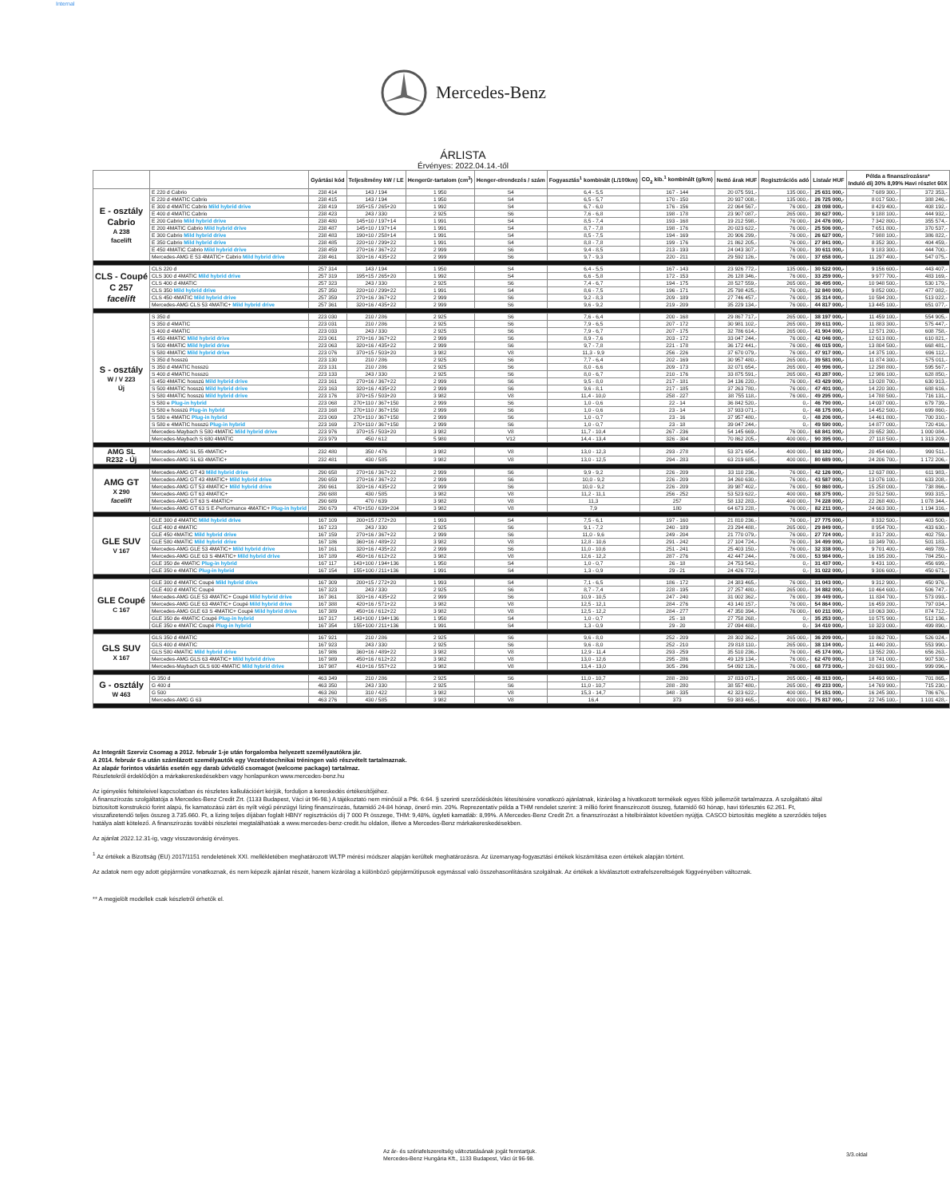Internal
Mercedes-Benz
ÁRLISTA
Érvényes: 2022.04.14.-től
| | | Gyártási kód | Teljesítmény kW / LE | Hengerűr-tartalom (cm<sup>3</sup>) | Henger-elrendezés / szám | Fogyasztás<sup>1</sup> kombinált (L/100km) | CO<sub>2</sub> kib.<sup>1</sup> kombinált (g/km) | Nettó árak HUF | Regisztrációs adó | Listaár HUF | Példa a finanszírozásra* Induló díj 30% 8,99% Havi részlet 60X | |
| --- | --- | --- | --- | --- | --- | --- | --- | --- | --- | --- | --- | --- |
| E - osztály Cabrio A 238 facelift | E 220 d Cabrio | 238 414 | 143 / 194 | 1 950 | S4 | 6,4 - 5,5 | 167 - 144 | 20 075 591,- | 135 000,- | 25 631 000,- | 7 689 300,- | 372 353,- |
| | E 220 d 4MATIC Cabrio | 238 415 | 143 / 194 | 1 950 | S4 | 6,5 - 5,7 | 170 - 150 | 20 937 008,- | 135 000,- | 26 725 000,- | 8 017 500,- | 388 246,- |
| | E 300 d 4MATIC Cabrio Mild hybrid drive | 238 419 | 195+15 / 265+20 | 1 992 | S4 | 6,7 - 6,0 | 176 - 156 | 22 064 567,- | 76 000,- | 28 098 000,- | 8 429 400,- | 408 192,- |
| | E 400 d 4MATIC Cabrio | 238 423 | 243 / 330 | 2 925 | S6 | 7,6 - 6,8 | 198 - 178 | 23 907 087,- | 265 000,- | 30 627 000,- | 9 188 100,- | 444 932,- |
| | E 200 Cabrio Mild hybrid drive | 238 480 | 145+10 / 197+14 | 1 991 | S4 | 8,5 - 7,4 | 193 - 168 | 19 212 598,- | 76 000,- | 24 476 000,- | 7 342 800,- | 355 574,- |
| | E 200 4MATIC Cabrio Mild hybrid drive | 238 487 | 145+10 / 197+14 | 1 991 | S4 | 8,7 - 7,8 | 198 - 176 | 20 023 622,- | 76 000,- | 25 506 000,- | 7 651 800,- | 370 537,- |
| | E 300 Cabrio Mild hybrid drive | 238 483 | 190+10 / 258+14 | 1 991 | S4 | 8,5 - 7,5 | 194 - 169 | 20 906 299,- | 76 000,- | 26 627 000,- | 7 988 100,- | 386 822,- |
| | E 350 Cabrio Mild hybrid drive | 238 485 | 220+10 / 299+22 | 1 991 | S4 | 8,8 - 7,8 | 199 - 176 | 21 862 205,- | 76 000,- | 27 841 000,- | 8 352 300,- | 404 459,- |
| | E 450 4MATIC Cabrio Mild hybrid drive | 238 459 | 270+16 / 367+22 | 2 999 | S6 | 9,4 - 8,5 | 213 - 193 | 24 043 307,- | 76 000,- | 30 611 000,- | 9 183 300,- | 444 700,- |
| | Mercedes-AMG E 53 4MATIC+ Cabrio Mild hybrid drive | 238 461 | 320+16 / 435+22 | 2 999 | S6 | 9,7 - 9,3 | 220 - 211 | 29 592 126,- | 76 000,- | 37 658 000,- | 11 297 400,- | 547 075,- |
| CLS - Coupé C 257 facelift | CLS 220 d | 257 314 | 143 / 194 | 1 950 | S4 | 6,4 - 5,5 | 167 - 143 | 23 926 772,- | 135 000,- | 30 522 000,- | 9 156 600,- | 443 407,- |
| | CLS 300 d 4MATIC Mild hybrid drive | 257 319 | 195+15 / 265+20 | 1 992 | S4 | 6,6 - 5,8 | 172 - 153 | 26 128 346,- | 76 000,- | 33 259 000,- | 9 977 700,- | 483 169,- |
| | CLS 400 d 4MATIC | 257 323 | 243 / 330 | 2 925 | S6 | 7,4 - 6,7 | 194 - 175 | 28 527 559,- | 265 000,- | 36 495 000,- | 10 948 500,- | 530 179,- |
| | CLS 350 Mild hybrid drive | 257 350 | 220+10 / 299+22 | 1 991 | S4 | 8,6 - 7,5 | 196 - 171 | 25 798 425,- | 76 000,- | 32 840 000,- | 9 852 000,- | 477 082,- |
| | CLS 450 4MATIC Mild hybrid drive | 257 359 | 270+16 / 367+22 | 2 999 | S6 | 9,2 - 8,3 | 209 - 189 | 27 746 457,- | 76 000,- | 35 314 000,- | 10 594 200,- | 513 022,- |
| | Mercedes-AMG CLS 53 4MATIC+ Mild hybrid drive | 257 361 | 320+16 / 435+22 | 2 999 | S6 | 9,6 - 9,2 | 219 - 209 | 35 229 134,- | 76 000,- | 44 817 000,- | 13 445 100,- | 651 077,- |
| S - osztály W / V 223 Új | S 350 d | 223 030 | 210 / 286 | 2 925 | S6 | 7,6 - 6,4 | 200 - 168 | 29 867 717,- | 265 000,- | 38 197 000,- | 11 459 100,- | 554 905,- |
| | S 350 d 4MATIC | 223 031 | 210 / 286 | 2 925 | S6 | 7,9 - 6,5 | 207 - 172 | 30 981 102,- | 265 000,- | 39 611 000,- | 11 883 300,- | 575 447,- |
| | S 400 d 4MATIC | 223 033 | 243 / 330 | 2 925 | S6 | 7,9 - 6,7 | 207 - 175 | 32 786 614,- | 265 000,- | 41 904 000,- | 12 571 200,- | 608 758,- |
| | S 450 4MATIC Mild hybrid drive | 223 061 | 270+16 / 367+22 | 2 999 | S6 | 8,9 - 7,6 | 203 - 172 | 33 047 244,- | 76 000,- | 42 046 000,- | 12 613 800,- | 610 821,- |
| | S 500 4MATIC Mild hybrid drive | 223 063 | 320+16 / 435+22 | 2 999 | S6 | 9,7 - 7,8 | 221 - 178 | 36 172 441,- | 76 000,- | 46 015 000,- | 13 804 500,- | 668 481,- |
| | S 580 4MATIC Mild hybrid drive | 223 076 | 370+15 / 503+20 | 3 982 | V8 | 11,3 - 9,9 | 256 - 226 | 37 670 079,- | 76 000,- | 47 917 000,- | 14 375 100,- | 696 112,- |
| | S 350 d hosszú | 223 130 | 210 / 286 | 2 925 | S6 | 7,7 - 6,4 | 202 - 169 | 30 957 480,- | 265 000,- | 39 581 000,- | 11 874 300,- | 575 011,- |
| | S 350 d 4MATIC hosszú | 223 131 | 210 / 286 | 2 925 | S6 | 8,0 - 6,6 | 209 - 173 | 32 071 654,- | 265 000,- | 40 996 000,- | 12 298 800,- | 595 567,- |
| | S 400 d 4MATIC hosszú | 223 133 | 243 / 330 | 2 925 | S6 | 8,0 - 6,7 | 210 - 176 | 33 875 591,- | 265 000,- | 43 287 000,- | 12 986 100,- | 628 850,- |
| | S 450 4MATIC hosszú Mild hybrid drive | 223 161 | 270+16 / 367+22 | 2 999 | S6 | 9,5 - 8,0 | 217 - 181 | 34 136 220,- | 76 000,- | 43 429 000,- | 13 028 700,- | 630 913,- |
| | S 500 4MATIC hosszú Mild hybrid drive | 223 163 | 320+16 / 435+22 | 2 999 | S6 | 9,6 - 8,1 | 217 - 185 | 37 263 780,- | 76 000,- | 47 401 000,- | 14 220 300,- | 688 616,- |
| | S 580 4MATIC hosszú Mild hybrid drive | 223 176 | 370+15 / 503+20 | 3 982 | V8 | 11,4 - 10,0 | 258 - 227 | 38 755 118,- | 76 000,- | 49 295 000,- | 14 788 500,- | 716 131,- |
| | S 580 e Plug-in hybrid | 223 068 | 270+110 / 367+150 | 2 999 | S6 | 1,0 - 0,6 | 22 - 14 | 36 842 520,- | 0,- | 46 790 000,- | 14 037 000,- | 679 739,- |
| | S 580 e hosszú Plug-in hybrid | 223 168 | 270+110 / 367+150 | 2 999 | S6 | 1,0 - 0,6 | 23 - 14 | 37 933 071,- | 0,- | 48 175 000,- | 14 452 500,- | 699 860,- |
| | S 580 e 4MATIC Plug-in hybrid | 223 069 | 270+110 / 367+150 | 2 999 | S6 | 1,0 - 0,7 | 23 - 16 | 37 957 480,- | 0,- | 48 206 000,- | 14 461 800,- | 700 310,- |
| | S 580 e 4MATIC hosszú Plug-in hybrid | 223 169 | 270+110 / 367+150 | 2 999 | S6 | 1,0 - 0,7 | 23 - 18 | 39 047 244,- | 0,- | 49 590 000,- | 14 877 000,- | 720 416,- |
| | Mercedes-Maybach S 580 4MATIC Mild hybrid drive | 223 976 | 370+15 / 503+20 | 3 982 | V8 | 11,7 - 10,4 | 267 - 236 | 54 145 669,- | 76 000,- | 68 841 000,- | 20 652 300,- | 1 000 084,- |
| | Mercedes-Maybach S 680 4MATIC | 223 979 | 450 / 612 | 5 980 | V12 | 14,4 - 13,4 | 326 - 304 | 70 862 205,- | 400 000,- | 90 395 000,- | 27 118 500,- | 1 313 209,- |
| AMG SL R232 - Új | Mercedes-AMG SL 55 4MATIC+ | 232 480 | 350 / 476 | 3 982 | V8 | 13,0 - 12,3 | 293 - 278 | 53 371 654,- | 400 000,- | 68 182 000,- | 20 454 600,- | 990 511,- |
| | Mercedes-AMG SL 63 4MATIC+ | 232 481 | 430 / 585 | 3 982 | V8 | 13,0 - 12,5 | 294 - 283 | 63 219 685,- | 400 000,- | 80 689 000,- | 24 206 700,- | 1 172 206,- |
| AMG GT X 290 facelift | Mercedes-AMG GT 43 Mild hybrid drive | 290 658 | 270+16 / 367+22 | 2 999 | S6 | 9,9 - 9,2 | 226 - 209 | 33 110 236,- | 76 000,- | 42 126 000,- | 12 637 800,- | 611 983,- |
| | Mercedes-AMG GT 43 4MATIC+ Mild hybrid drive | 290 659 | 270+16 / 367+22 | 2 999 | S6 | 10,0 - 9,2 | 226 - 209 | 34 260 630,- | 76 000,- | 43 587 000,- | 13 076 100,- | 633 208,- |
| | Mercedes-AMG GT 53 4MATIC+ Mild hybrid drive | 290 661 | 320+16 / 435+22 | 2 999 | S6 | 10,0 - 9,2 | 226 - 209 | 39 987 402,- | 76 000,- | 50 860 000,- | 15 258 000,- | 738 866,- |
| | Mercedes-AMG GT 63 4MATIC+ | 290 688 | 430 / 585 | 3 982 | V8 | 11,2 - 11,1 | 256 - 252 | 53 523 622,- | 400 000,- | 68 375 000,- | 20 512 500,- | 993 315,- |
| | Mercedes-AMG GT 63 S 4MATIC+ | 290 689 | 470 / 639 | 3 982 | V8 | 11,3 | 257 | 58 132 283,- | 400 000,- | 74 228 000,- | 22 268 400,- | 1 078 344,- |
| | Mercedes-AMG GT 63 S E-Performance 4MATIC+ Plug-in hybrid | 290 679 | 470+150 / 639+204 | 3 982 | V8 | 7,9 | 180 | 64 673 228,- | 76 000,- | 82 211 000,- | 24 663 300,- | 1 194 316,- |
| GLE SUV V 167 | GLE 300 d 4MATIC Mild hybrid drive | 167 109 | 200+15 / 272+20 | 1 993 | S4 | 7,5 - 6,1 | 197 - 160 | 21 810 236,- | 76 000,- | 27 775 000,- | 8 332 500,- | 403 500,- |
| | GLE 400 d 4MATIC | 167 123 | 243 / 330 | 2 925 | S6 | 9,1 - 7,2 | 240 - 189 | 23 294 488,- | 265 000,- | 29 849 000,- | 8 954 700,- | 433 630,- |
| | GLE 450 4MATIC Mild hybrid drive | 167 159 | 270+16 / 367+22 | 2 999 | S6 | 11,0 - 9,6 | 249 - 204 | 21 770 079,- | 76 000,- | 27 724 000,- | 8 317 200,- | 402 759,- |
| | GLE 580 4MATIC Mild hybrid drive | 167 186 | 360+16 / 489+22 | 3 982 | V8 | 12,8 - 10,6 | 291 - 242 | 27 104 724,- | 76 000,- | 34 499 000,- | 10 349 700,- | 501 183,- |
| | Mercedes-AMG GLE 53 4MATIC+ Mild hybrid drive | 167 161 | 320+16 / 435+22 | 2 999 | S6 | 11,0 - 10,6 | 251 - 241 | 25 403 150,- | 76 000,- | 32 338 000,- | 9 701 400,- | 469 789,- |
| | Mercedes-AMG GLE 63 S 4MATIC+ Mild hybrid drive | 167 189 | 450+16 / 612+22 | 3 982 | V8 | 12,6 - 12,2 | 287 - 276 | 42 447 244,- | 76 000,- | 53 984 000,- | 16 195 200,- | 784 250,- |
| | GLE 350 de 4MATIC Plug-in hybrid | 167 117 | 143+100 / 194+136 | 1 950 | S4 | 1,0 - 0,7 | 26 - 18 | 24 753 543,- | 0,- | 31 437 000,- | 9 431 100,- | 456 699,- |
| | GLE 350 e 4MATIC Plug-in hybrid | 167 154 | 155+100 / 211+136 | 1 991 | S4 | 1,3 - 0,9 | 29 - 21 | 24 426 772,- | 0,- | 31 022 000,- | 9 306 600,- | 450 671,- |
| GLE Coupé C 167 | GLE 300 d 4MATIC Coupé Mild hybrid drive | 167 309 | 200+15 / 272+20 | 1 993 | S4 | 7,1 - 6,5 | 186 - 172 | 24 383 465,- | 76 000,- | 31 043 000,- | 9 312 900,- | 450 976,- |
| | GLE 400 d 4MATIC Coupé | 167 323 | 243 / 330 | 2 925 | S6 | 8,7 - 7,4 | 228 - 195 | 27 257 480,- | 265 000,- | 34 882 000,- | 10 464 600,- | 506 747,- |
| | Mercedes-AMG GLE 53 4MATIC+ Coupé Mild hybrid drive | 167 361 | 320+16 / 435+22 | 2 999 | S6 | 10,9 - 10,5 | 247 - 240 | 31 002 362,- | 76 000,- | 39 449 000,- | 11 834 700,- | 573 093,- |
| | Mercedes-AMG GLE 63 4MATIC+ Coupé Mild hybrid drive | 167 388 | 420+16 / 571+22 | 3 982 | V8 | 12,5 - 12,1 | 284 - 276 | 43 140 157,- | 76 000,- | 54 864 000,- | 16 459 200,- | 797 034,- |
| | Mercedes-AMG GLE 63 S 4MATIC+ Coupé Mild hybrid drive | 167 389 | 450+16 / 612+22 | 3 982 | V8 | 12,5 - 12,2 | 284 - 277 | 47 350 394,- | 76 000,- | 60 211 000,- | 18 063 300,- | 874 712,- |
| | GLE 350 de 4MATIC Coupé Plug-in hybrid | 167 317 | 143+100 / 194+136 | 1 950 | S4 | 1,0 - 0,7 | 25 - 18 | 27 758 268,- | 0,- | 35 253 000,- | 10 575 900,- | 512 136,- |
| | GLE 350 e 4MATIC Coupé Plug-in hybrid | 167 354 | 155+100 / 211+136 | 1 991 | S4 | 1,3 - 0,9 | 29 - 20 | 27 094 488,- | 0,- | 34 410 000,- | 10 323 000,- | 499 890,- |
| GLS SUV X 167 | GLS 350 d 4MATIC | 167 921 | 210 / 286 | 2 925 | S6 | 9,6 - 8,0 | 252 - 209 | 28 302 362,- | 265 000,- | 36 209 000,- | 10 862 700,- | 526 024,- |
| | GLS 400 d 4MATIC | 167 923 | 243 / 330 | 2 925 | S6 | 9,6 - 8,0 | 252 - 210 | 29 818 110,- | 265 000,- | 38 134 000,- | 11 440 200,- | 553 990,- |
| | GLS 580 4MATIC Mild hybrid drive | 167 986 | 360+16 / 489+22 | 3 982 | V8 | 12,9 - 11,4 | 293 - 259 | 35 510 236,- | 76 000,- | 45 174 000,- | 13 552 200,- | 656 263,- |
| | Mercedes-AMG GLS 63 4MATIC+ Mild hybrid drive | 167 989 | 450+16 / 612+22 | 3 982 | V8 | 13,0 - 12,6 | 295 - 286 | 49 129 134,- | 76 000,- | 62 470 000,- | 18 741 000,- | 907 530,- |
| | Mercedes-Maybach GLS 600 4MATIC Mild hybrid drive | 167 987 | 410+16 / 557+22 | 3 982 | V8 | 13,4 - 13,0 | 305 - 296 | 54 092 126,- | 76 000,- | 68 773 000,- | 20 631 900,- | 999 096,- |
| G - osztály W 463 | G 350 d | 463 349 | 210 / 286 | 2 925 | S6 | 11,0 - 10,7 | 288 - 280 | 37 833 071,- | 265 000,- | 48 313 000,- | 14 493 900,- | 701 865,- |
| | G 400 d | 463 350 | 243 / 330 | 2 925 | S6 | 11,0 - 10,7 | 288 - 280 | 38 557 480,- | 265 000,- | 49 233 000,- | 14 769 900,- | 715 230,- |
| | G 500 | 463 260 | 310 / 422 | 3 982 | V8 | 15,3 - 14,7 | 348 - 335 | 42 323 622,- | 400 000,- | 54 151 000,- | 16 245 300,- | 786 676,- |
| | Mercedes-AMG G 63 | 463 276 | 430 / 585 | 3 982 | V8 | 16,4 | 373 | 59 383 465,- | 400 000,- | 75 817 000,- | 22 745 100,- | 1 101 428,- |
Az Integrált Szerviz Csomag a 2012. február 1-je után forgalomba helyezett személyautókra jár.
A 2014. február 6-a után számlázott személyautók egy Vezetéstechnikai tréningen való részvételt tartalmaznak.
Az alapár forintos vásárlás esetén egy darab üdvözlő csomagot (welcome package) tartalmaz.
Részletekről érdeklődjön a márkakereskedésekben vagy honlapunkon www.mercedes-benz.hu
Az igényelés feltételeivel kapcsolatban és részletes kalkulációért kérjük, forduljon a kereskedés értékesítőjéhez.
A finanszírozás szolgáltatója a Mercedes-Benz Credit Zrt. (1133 Budapest, Váci út 96-98.) A tájékoztató nem minősül a Ptk. 6:64. § szerinti szerződéskötés létesítésére vonatkozó ajánlatnak, kizárólag a hivatkozott termékek egyes főbb jellemzőit tartalmazza. A szolgáltató által biztosított konstrukció forint alapú, fix kamatozású zárt és nyílt végű pénzügyi lízing finanszírozás, futamidő 24-84 hónap, önerő min. 20%. Reprezentatív példa a THM rendelet szerint: 3 millió forint finanszírozott összeg, futamidő 60 hónap, havi törlesztés 62.261. Ft, visszafizetendő teljes összeg 3.735.660. Ft, a lízing teljes díjában foglalt HBNY regisztrációs díj 7 000 Ft összege, THM: 9,48%, ügyleti kamatláb: 8,99%. A Mercedes-Benz Credit Zrt. a finanszírozást a hitelbírálatot követően nyújtja. CASCO biztosítás megléte a szerződés teljes hatálya alatt kötelező. A finanszírozás további részletei megtalálhatóak a www.mercedes-benz-credit.hu oldalon, illetve a Mercedes-Benz márkakereskedésekben.
Az ajánlat 2022.12.31-ig, vagy visszavonásig érvényes.
<sup>1</sup> Az értékek a Bizottság (EU) 2017/1151 rendeletének XXI. mellékletében meghatározott WLTP mérési módszer alapján kerültek meghatározásra. Az üzemanyag-fogyasztási értékek kiszámítása ezen értékek alapján történt.
Az adatok nem egy adott gépjárműre vonatkoznak, és nem képezik ajánlat részét, hanem kizárólag a különböző gépjárműtípusok egymással való összehasonlítására szolgálnak. Az értékek a kiválasztott extrafelszereltségek függvényében változnak.
** A megjelölt modellek csak készletről érhetők el.
Az ár- és szériafelszereltség változtatásának jogát fenntartjuk.
Mercedes-Benz Hungária Kft., 1133 Budapest, Váci út 96-98.
3/3.oldal